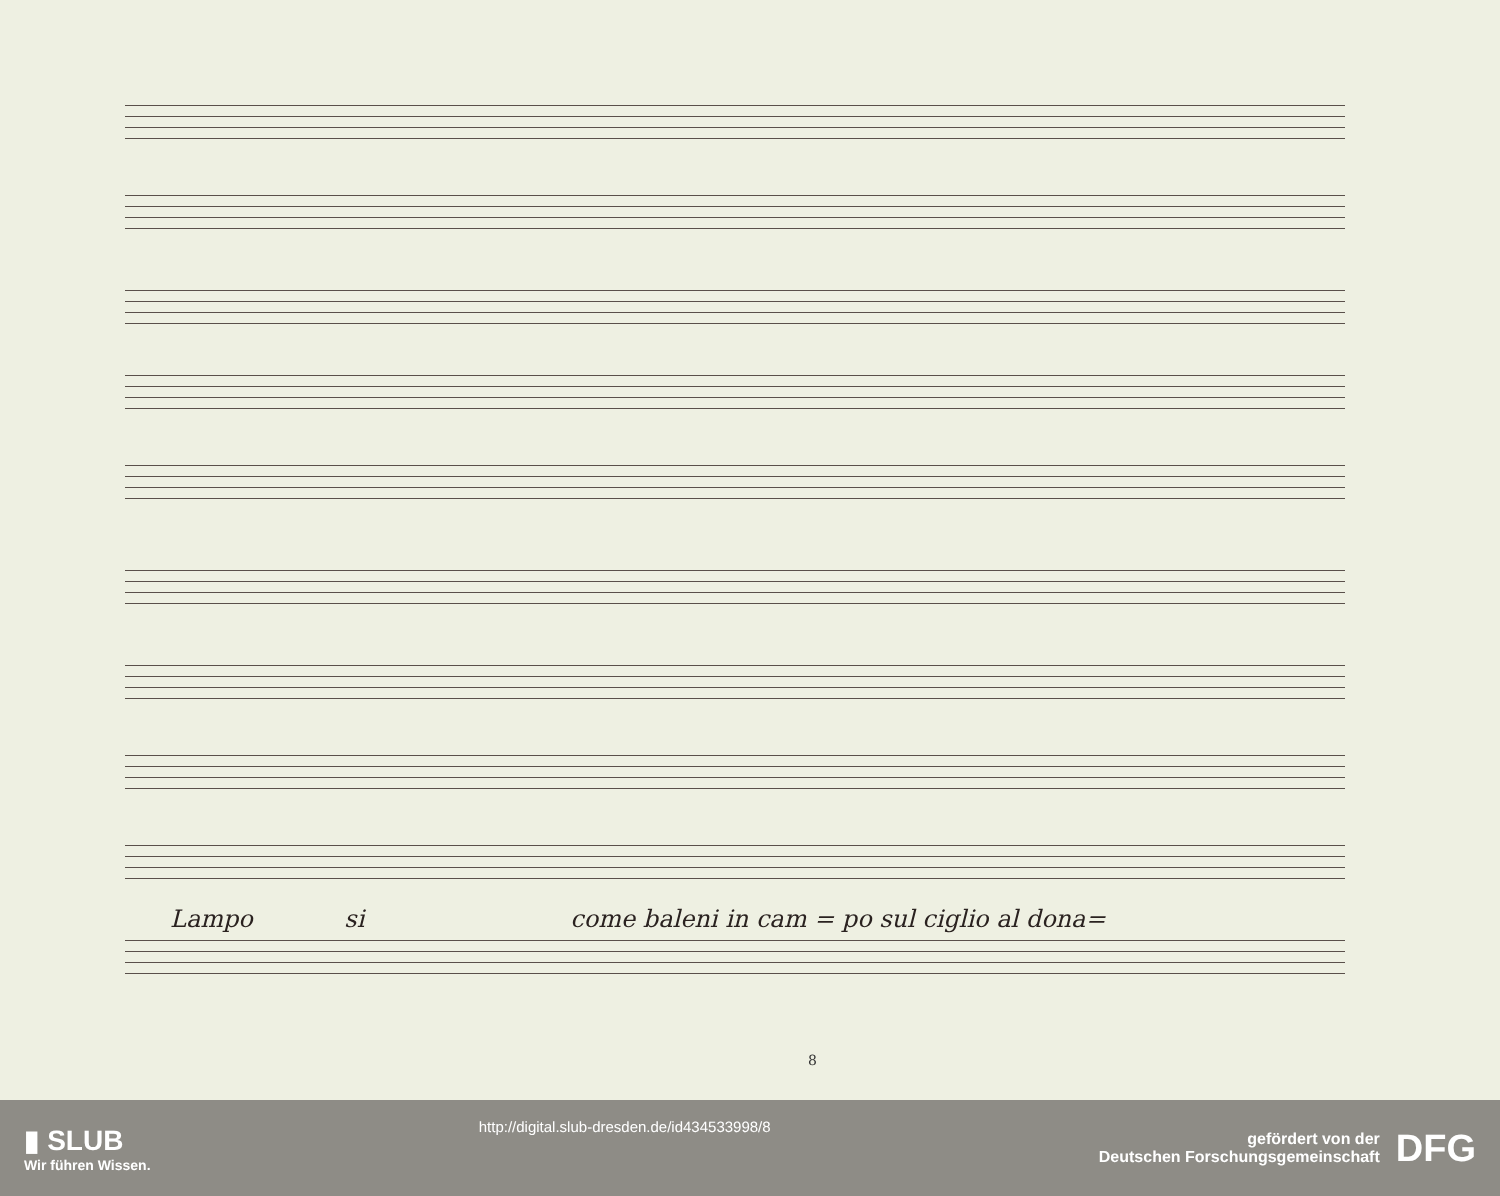Lampo si come baleni in cam = po sul ciglio al dona=
8
▮ SLUB
Wir führen Wissen.
http://digital.slub-dresden.de/id434533998/8
gefördert von der
Deutschen Forschungsgemeinschaft
DFG